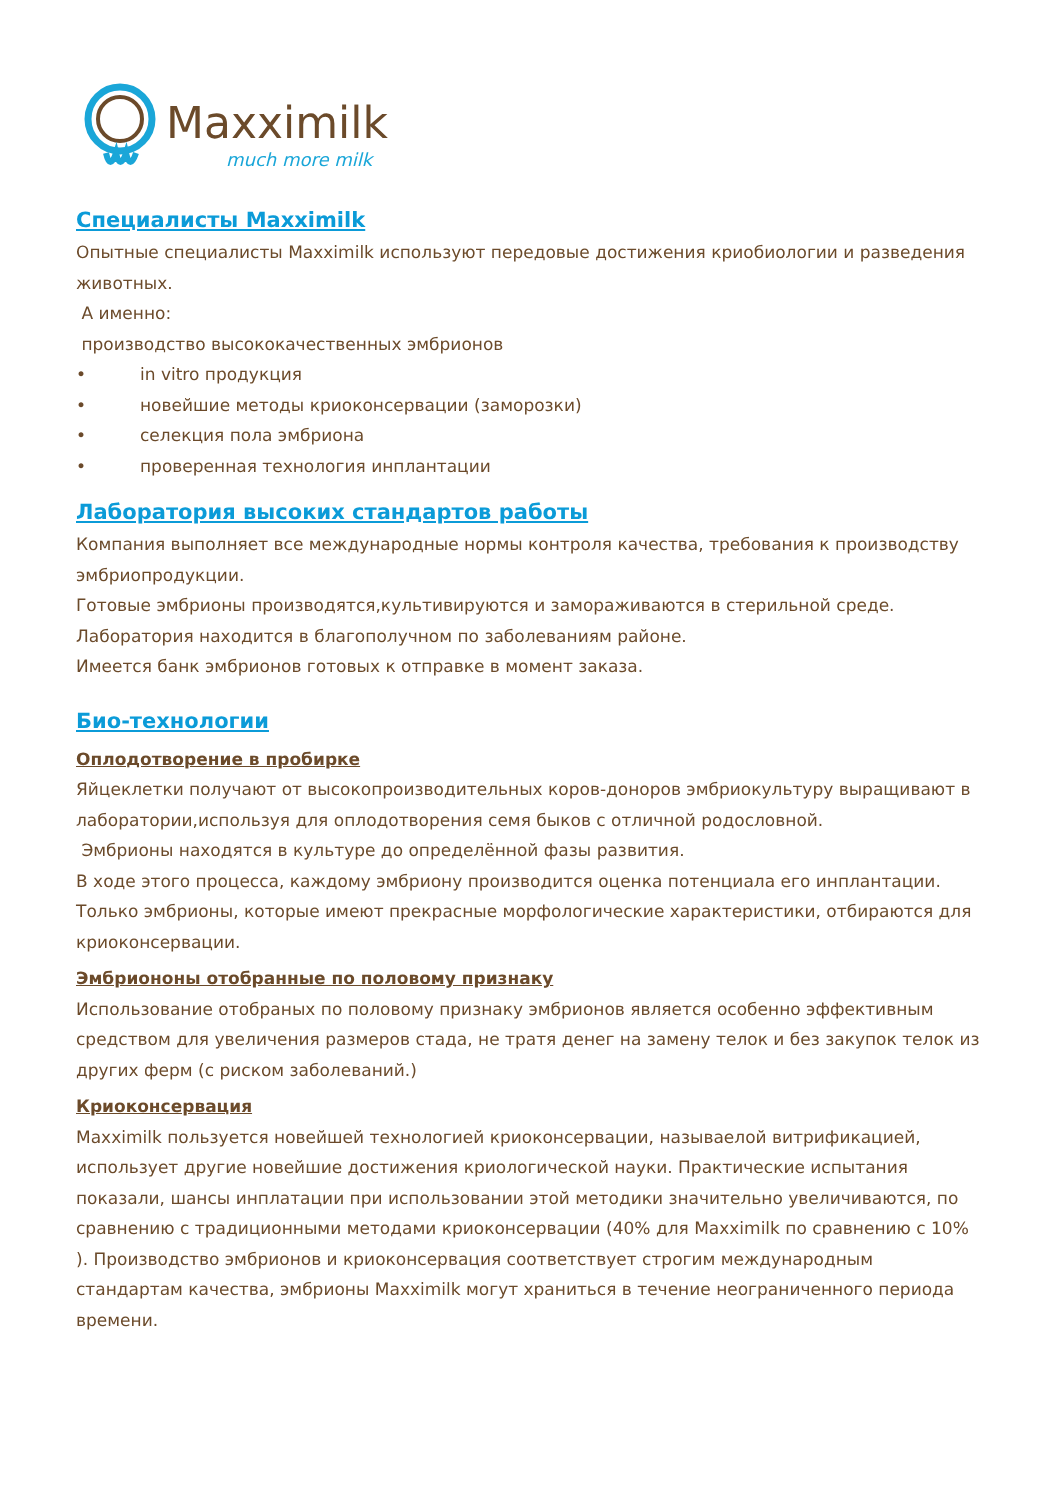Maxximilk
much more milk
Специалисты Maxximilk
Опытные специалисты Maxximilk используют передовые достижения криобиологии и разведения животных.
А именно:
производство высококачественных эмбрионов
• in vitro продукция
• новейшие методы криоконсервации (заморозки)
• селекция пола эмбриона
• проверенная технология инплантации
Лаборатория высоких стандартов работы
Компания выполняет все международные нормы контроля качества, требования к производству эмбриопродукции.
Готовые эмбрионы производятся,культивируются и замораживаются в стерильной среде.
Лаборатория находится в благополучном по заболеваниям районе.
Имеется банк эмбрионов готовых к отправке в момент заказа.
Био-технологии
Оплодотворение в пробирке
Яйцеклетки получают от высокопроизводительных коров-доноров эмбриокультуру выращивают в лаборатории,используя для оплодотворения семя быков с отличной родословной.
Эмбрионы находятся в культуре до определённой фазы развития.
В ходе этого процесса, каждому эмбриону производится оценка потенциала его инплантации.
Только эмбрионы, которые имеют прекрасные морфологические характеристики, отбираются для криоконсервации.
Эмбриононы отобранные по половому признаку
Использование отобраных по половому признаку эмбрионов является особенно эффективным средством для увеличения размеров стада, не тратя денег на замену телок и без закупок телок из других ферм (с риском заболеваний.)
Криоконсервация
Maxximilk пользуется новейшей технологией криоконсервации, называелой витрификацией, использует другие новейшие достижения криологической науки. Практические испытания показали, шансы инплатации при использовании этой методики значительно увеличиваются, по сравнению с традиционными методами криоконсервации (40% для Maxximilk по сравнению с 10% ). Производство эмбрионов и криоконсервация соответствует строгим международным стандартам качества, эмбрионы Maxximilk могут храниться в течение неограниченного периода времени.